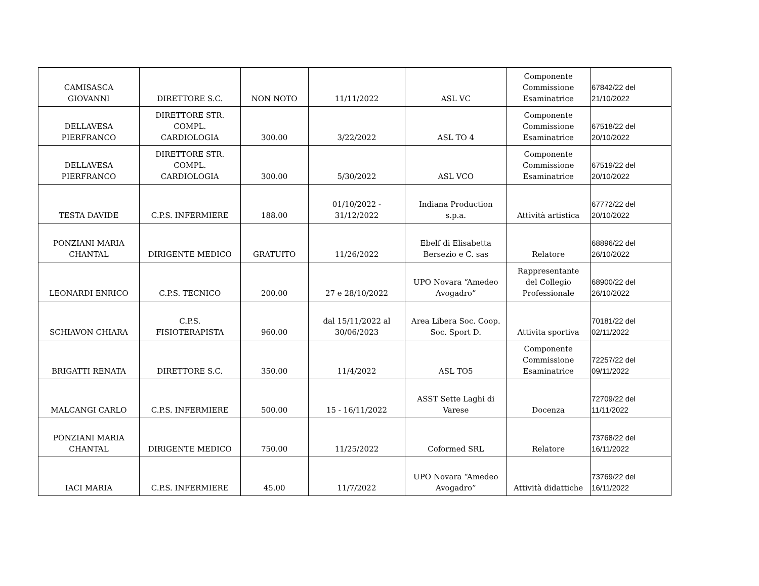| CAMISASCA GIOVANNI | DIRETTORE S.C. | NON NOTO | 11/11/2022 | ASL VC | Componente Commissione Esaminatrice | 67842/22 del 21/10/2022 |
| DELLAVESA PIERFRANCO | DIRETTORE STR. COMPL. CARDIOLOGIA | 300.00 | 3/22/2022 | ASL TO 4 | Componente Commissione Esaminatrice | 67518/22 del 20/10/2022 |
| DELLAVESA PIERFRANCO | DIRETTORE STR. COMPL. CARDIOLOGIA | 300.00 | 5/30/2022 | ASL VCO | Componente Commissione Esaminatrice | 67519/22 del 20/10/2022 |
| TESTA DAVIDE | C.P.S. INFERMIERE | 188.00 | 01/10/2022 - 31/12/2022 | Indiana Production s.p.a. | Attività artistica | 67772/22 del 20/10/2022 |
| PONZIANI MARIA CHANTAL | DIRIGENTE MEDICO | GRATUITO | 11/26/2022 | Ebelf di Elisabetta Bersezio e C. sas | Relatore | 68896/22 del 26/10/2022 |
| LEONARDI ENRICO | C.P.S. TECNICO | 200.00 | 27 e 28/10/2022 | UPO Novara “Amedeo Avogadro” | Rappresentante del Collegio Professionale | 68900/22 del 26/10/2022 |
| SCHIAVON CHIARA | C.P.S. FISIOTERAPISTA | 960.00 | dal 15/11/2022 al 30/06/2023 | Area Libera Soc. Coop. Soc. Sport D. | Attivita sportiva | 70181/22 del 02/11/2022 |
| BRIGATTI RENATA | DIRETTORE S.C. | 350.00 | 11/4/2022 | ASL TO5 | Componente Commissione Esaminatrice | 72257/22 del 09/11/2022 |
| MALCANGI CARLO | C.P.S. INFERMIERE | 500.00 | 15 - 16/11/2022 | ASST Sette Laghi di Varese | Docenza | 72709/22 del 11/11/2022 |
| PONZIANI MARIA CHANTAL | DIRIGENTE MEDICO | 750.00 | 11/25/2022 | Coformed SRL | Relatore | 73768/22 del 16/11/2022 |
| IACI MARIA | C.P.S. INFERMIERE | 45.00 | 11/7/2022 | UPO Novara “Amedeo Avogadro” | Attività didattiche | 73769/22 del 16/11/2022 |